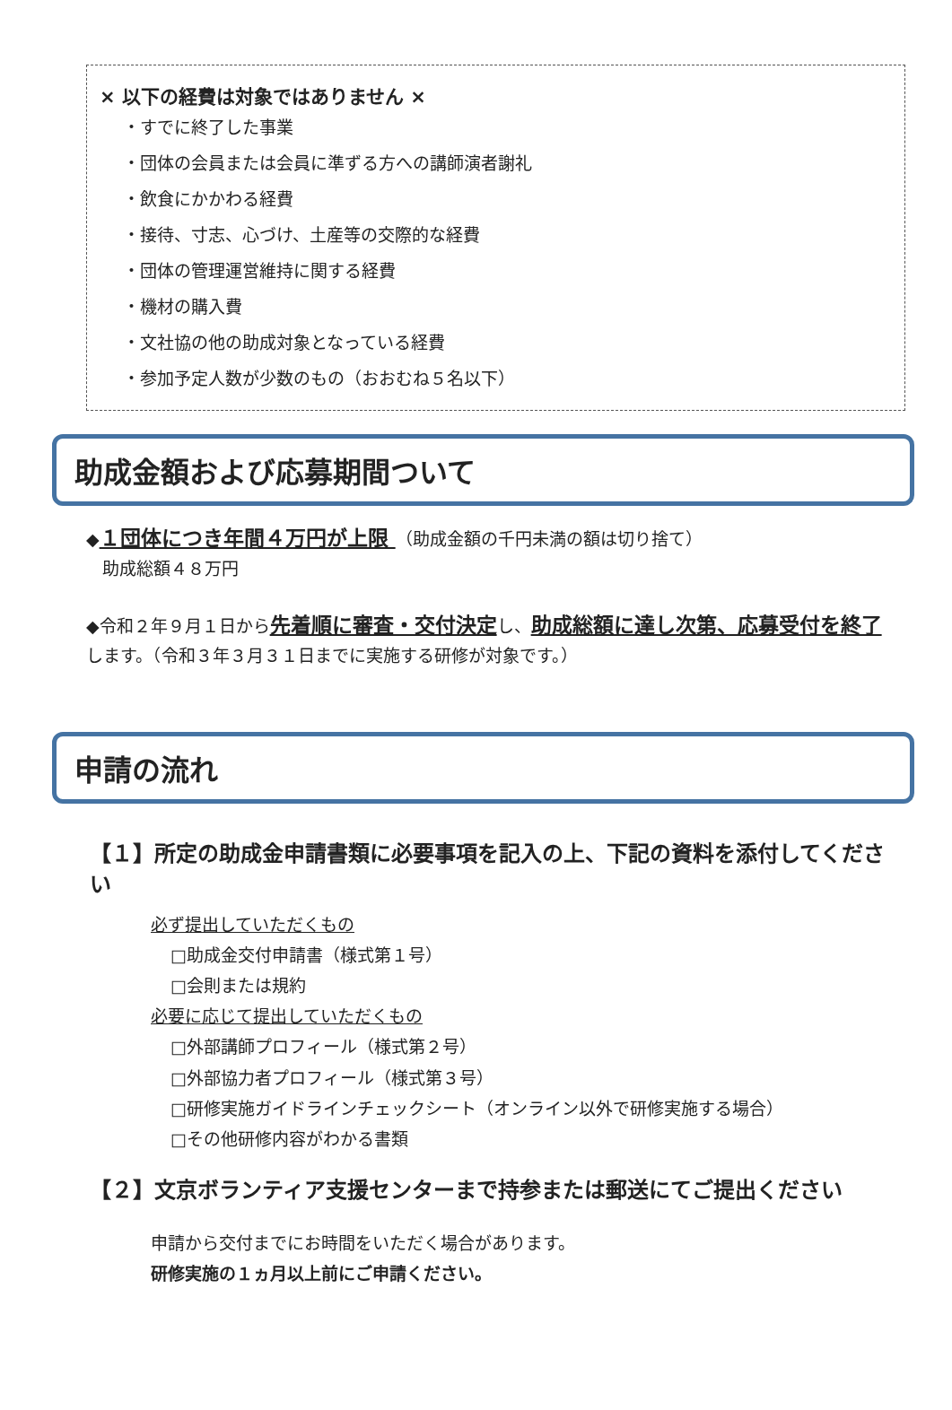× 以下の経費は対象ではありません ×
・すでに終了した事業
・団体の会員または会員に準ずる方への講師演者謝礼
・飲食にかかわる経費
・接待、寸志、心づけ、土産等の交際的な経費
・団体の管理運営維持に関する経費
・機材の購入費
・文社協の他の助成対象となっている経費
・参加予定人数が少数のもの（おおむね５名以下）
助成金額および応募期間ついて
◆１団体につき年間４万円が上限 （助成金額の千円未満の額は切り捨て）
助成総額４８万円
◆令和２年９月１日から先着順に審査・交付決定し、助成総額に達し次第、応募受付を終了します。（令和３年３月３１日までに実施する研修が対象です。）
申請の流れ
【１】所定の助成金申請書類に必要事項を記入の上、下記の資料を添付してください
必ず提出していただくもの
□助成金交付申請書（様式第１号）
□会則または規約
必要に応じて提出していただくもの
□外部講師プロフィール（様式第２号）
□外部協力者プロフィール（様式第３号）
□研修実施ガイドラインチェックシート（オンライン以外で研修実施する場合）
□その他研修内容がわかる書類
【２】文京ボランティア支援センターまで持参または郵送にてご提出ください
申請から交付までにお時間をいただく場合があります。
研修実施の１ヵ月以上前にご申請ください。